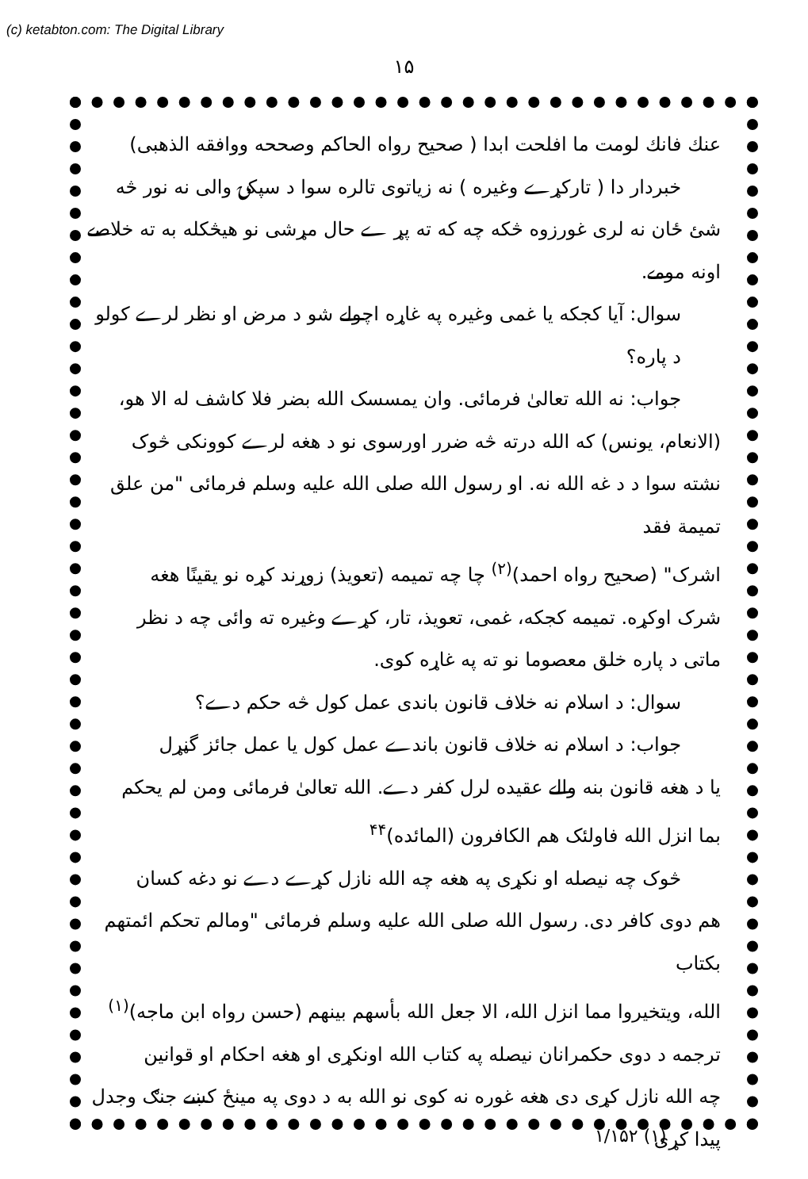(c) ketabton.com: The Digital Library
۱۵
عنك فانك لومت ما افلحت ابدا ( صحیح رواه الحاکم وصححه ووافقه الذهبی)
خبردار دا ( تارکړے وغیره ) نه زیاتوی تالره سوا د سپکۍ والی نه نور څه
شئ ځان نه لری غورزوه څکه چه که ته پړ ے حال مړشی نو هیڅکله به ته خلاصے
اونه مومے.
سوال: آیا کجکه یا غمی وغیره په غاړه اچولے شو د مرض او نظر لرے کولو د پاره؟
جواب: نه الله تعالیٰ فرمائی. وان یمسسک الله بضر فلا کاشف له الا هو،
(الانعام، یونس) که الله درته څه ضرر اورسوی نو د هغه لرے کوونکی څوک
نشته سوا د د غه الله نه. او رسول الله صلی الله علیه وسلم فرمائی "من علق تمیمة فقد
اشرک" (صحیح رواه احمد)<sup>(۲)</sup> چا چه تمیمه (تعویذ) زوړند کړه نو یقینًا هغه
شرک اوکړه. تمیمه کجکه، غمی، تعویذ، تار، کړے وغیره ته وائی چه د نظر
ماتی د پاره خلق معصوما نو ته په غاړه کوی.
سوال: د اسلام نه خلاف قانون باندی عمل کول څه حکم دے؟
جواب: د اسلام نه خلاف قانون باندے عمل کول یا عمل جائز گڼړل
یا د هغه قانون بنه والے عقیده لرل کفر دے. الله تعالیٰ فرمائی ومن لم یحکم
بما انزل الله فاولئک هم الکافرون (المائده)<sup>۴۴</sup>
څوک چه نیصله او نکړی په هغه چه الله نازل کړے دے نو دغه کسان
هم دوی کافر دی. رسول الله صلی الله علیه وسلم فرمائی "ومالم تحکم ائمتهم بکتاب
الله، ویتخیروا مما انزل الله، الا جعل الله بأسهم بینهم (حسن رواه ابن ماجه)<sup>(۱)</sup>
ترجمه د دوی حکمرانان نیصله په کتاب الله اونکړی او هغه احکام او قوانین
چه الله نازل کړی دی هغه غوره نه کوی نو الله به د دوی په مینځ کښے جنګ وجدل پیدا کړی
۱/۱۵۲ (۱)